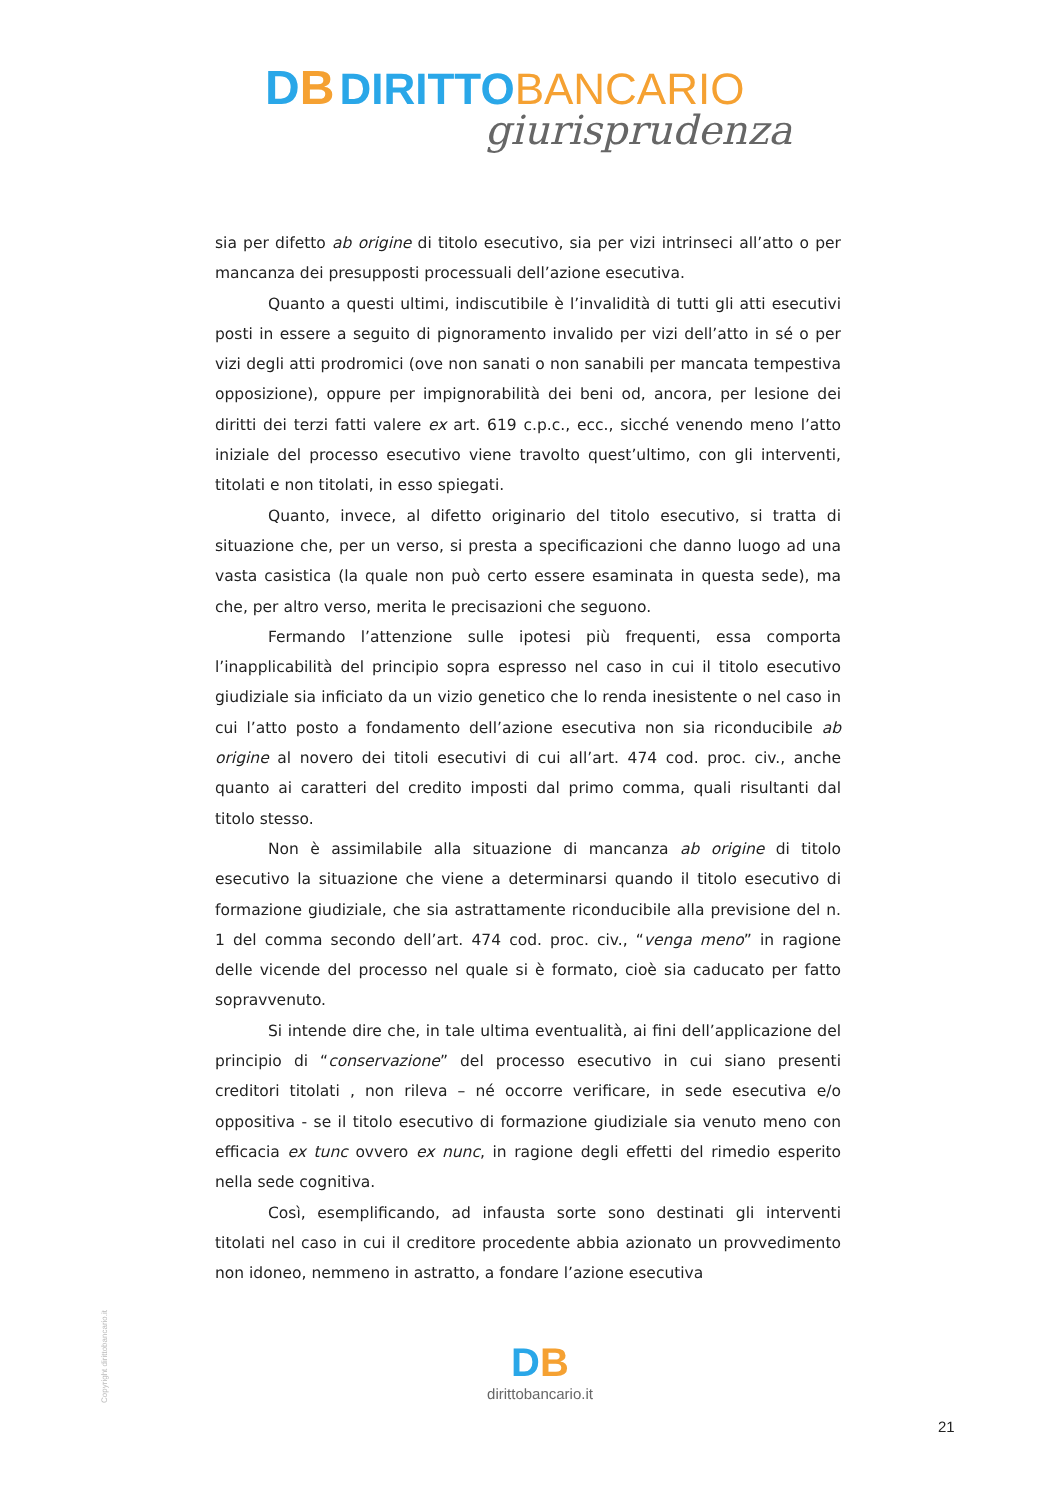DB DIRITTO BANCARIO
giurisprudenza
sia per difetto ab origine di titolo esecutivo, sia per vizi intrinseci all’atto o per mancanza dei presupposti processuali dell’azione esecutiva.
Quanto a questi ultimi, indiscutibile è l’invalidità di tutti gli atti esecutivi posti in essere a seguito di pignoramento invalido per vizi dell’atto in sé o per vizi degli atti prodromici (ove non sanati o non sanabili per mancata tempestiva opposizione), oppure per impignorabilità dei beni od, ancora, per lesione dei diritti dei terzi fatti valere ex art. 619 c.p.c., ecc., sicché venendo meno l’atto iniziale del processo esecutivo viene travolto quest’ultimo, con gli interventi, titolati e non titolati, in esso spiegati.
Quanto, invece, al difetto originario del titolo esecutivo, si tratta di situazione che, per un verso, si presta a specificazioni che danno luogo ad una vasta casistica (la quale non può certo essere esaminata in questa sede), ma che, per altro verso, merita le precisazioni che seguono.
Fermando l’attenzione sulle ipotesi più frequenti, essa comporta l’inapplicabilità del principio sopra espresso nel caso in cui il titolo esecutivo giudiziale sia inficiato da un vizio genetico che lo renda inesistente o nel caso in cui l’atto posto a fondamento dell’azione esecutiva non sia riconducibile ab origine al novero dei titoli esecutivi di cui all’art. 474 cod. proc. civ., anche quanto ai caratteri del credito imposti dal primo comma, quali risultanti dal titolo stesso.
Non è assimilabile alla situazione di mancanza ab origine di titolo esecutivo la situazione che viene a determinarsi quando il titolo esecutivo di formazione giudiziale, che sia astrattamente riconducibile alla previsione del n. 1 del comma secondo dell’art. 474 cod. proc. civ., “venga meno” in ragione delle vicende del processo nel quale si è formato, cioè sia caducato per fatto sopravvenuto.
Si intende dire che, in tale ultima eventualità, ai fini dell’applicazione del principio di “conservazione” del processo esecutivo in cui siano presenti creditori titolati , non rileva – né occorre verificare, in sede esecutiva e/o oppositiva - se il titolo esecutivo di formazione giudiziale sia venuto meno con efficacia ex tunc ovvero ex nunc, in ragione degli effetti del rimedio esperito nella sede cognitiva.
Così, esemplificando, ad infausta sorte sono destinati gli interventi titolati nel caso in cui il creditore procedente abbia azionato un provvedimento non idoneo, nemmeno in astratto, a fondare l’azione esecutiva
Copyright dirittobancario.it
DB
dirittobancario.it
21